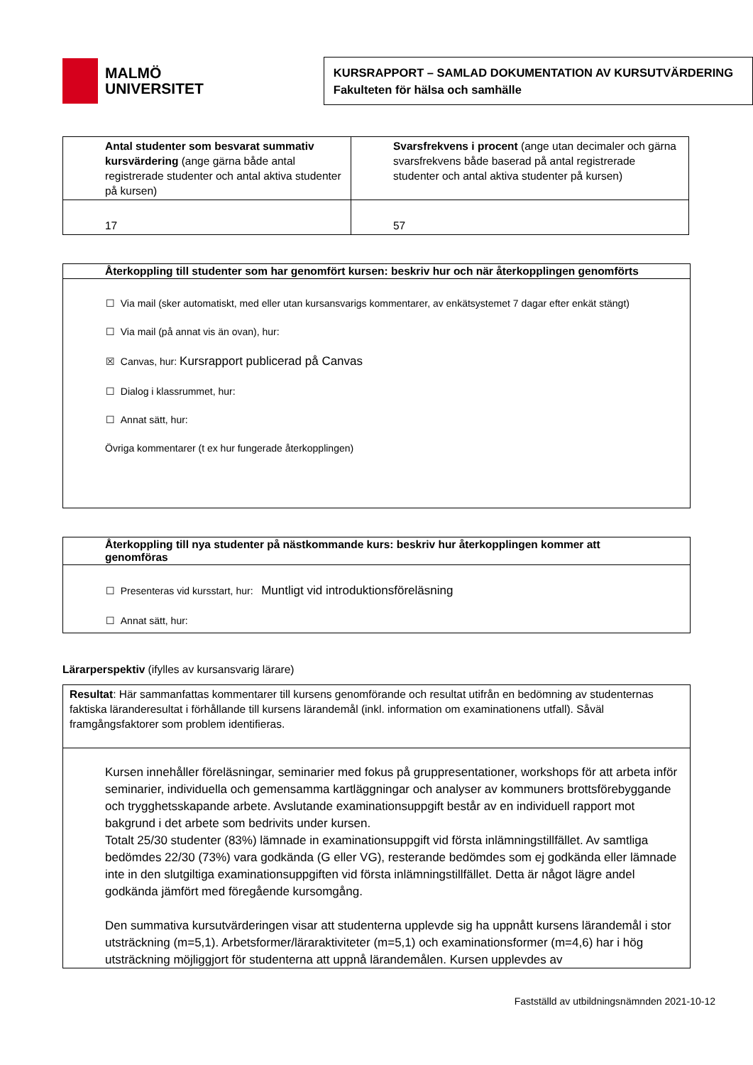MALMÖ
UNIVERSITET
KURSRAPPORT – SAMLAD DOKUMENTATION AV KURSUTVÄRDERING
Fakulteten för hälsa och samhälle
| Antal studenter som besvarat summativ kursvärdering (ange gärna både antal registrerade studenter och antal aktiva studenter på kursen) | Svarsfrekvens i procent (ange utan decimaler och gärna svarsfrekvens både baserad på antal registrerade studenter och antal aktiva studenter på kursen) |
| 17 | 57 |
Återkoppling till studenter som har genomfört kursen: beskriv hur och när återkopplingen genomförts
☐ Via mail (sker automatiskt, med eller utan kursansvarigs kommentarer, av enkätsystemet 7 dagar efter enkät stängt)
☐ Via mail (på annat vis än ovan), hur:
☒ Canvas, hur: Kursrapport publicerad på Canvas
☐ Dialog i klassrummet, hur:
☐ Annat sätt, hur:
Övriga kommentarer (t ex hur fungerade återkopplingen)
Återkoppling till nya studenter på nästkommande kurs: beskriv hur återkopplingen kommer att genomföras
☐ Presenteras vid kursstart, hur: Muntligt vid introduktionsföreläsning
☐ Annat sätt, hur:
Lärarperspektiv (ifylles av kursansvarig lärare)
Resultat: Här sammanfattas kommentarer till kursens genomförande och resultat utifrån en bedömning av studenternas faktiska läranderesultat i förhållande till kursens lärandemål (inkl. information om examinationens utfall). Såväl framgångsfaktorer som problem identifieras.
Kursen innehåller föreläsningar, seminarier med fokus på gruppresentationer, workshops för att arbeta inför seminarier, individuella och gemensamma kartläggningar och analyser av kommuners brottsförebyggande och trygghetsskapande arbete. Avslutande examinationsuppgift består av en individuell rapport mot bakgrund i det arbete som bedrivits under kursen.
Totalt 25/30 studenter (83%) lämnade in examinationsuppgift vid första inlämningstillfället. Av samtliga bedömdes 22/30 (73%) vara godkända (G eller VG), resterande bedömdes som ej godkända eller lämnade inte in den slutgiltiga examinationsuppgiften vid första inlämningstillfället. Detta är något lägre andel godkända jämfört med föregående kursomgång.
Den summativa kursutvärderingen visar att studenterna upplevde sig ha uppnått kursens lärandemål i stor utsträckning (m=5,1). Arbetsformer/läraraktiviteter (m=5,1) och examinationsformer (m=4,6) har i hög utsträckning möjliggjort för studenterna att uppnå lärandemålen. Kursen upplevdes av
Fastställd av utbildningsnämnden 2021-10-12